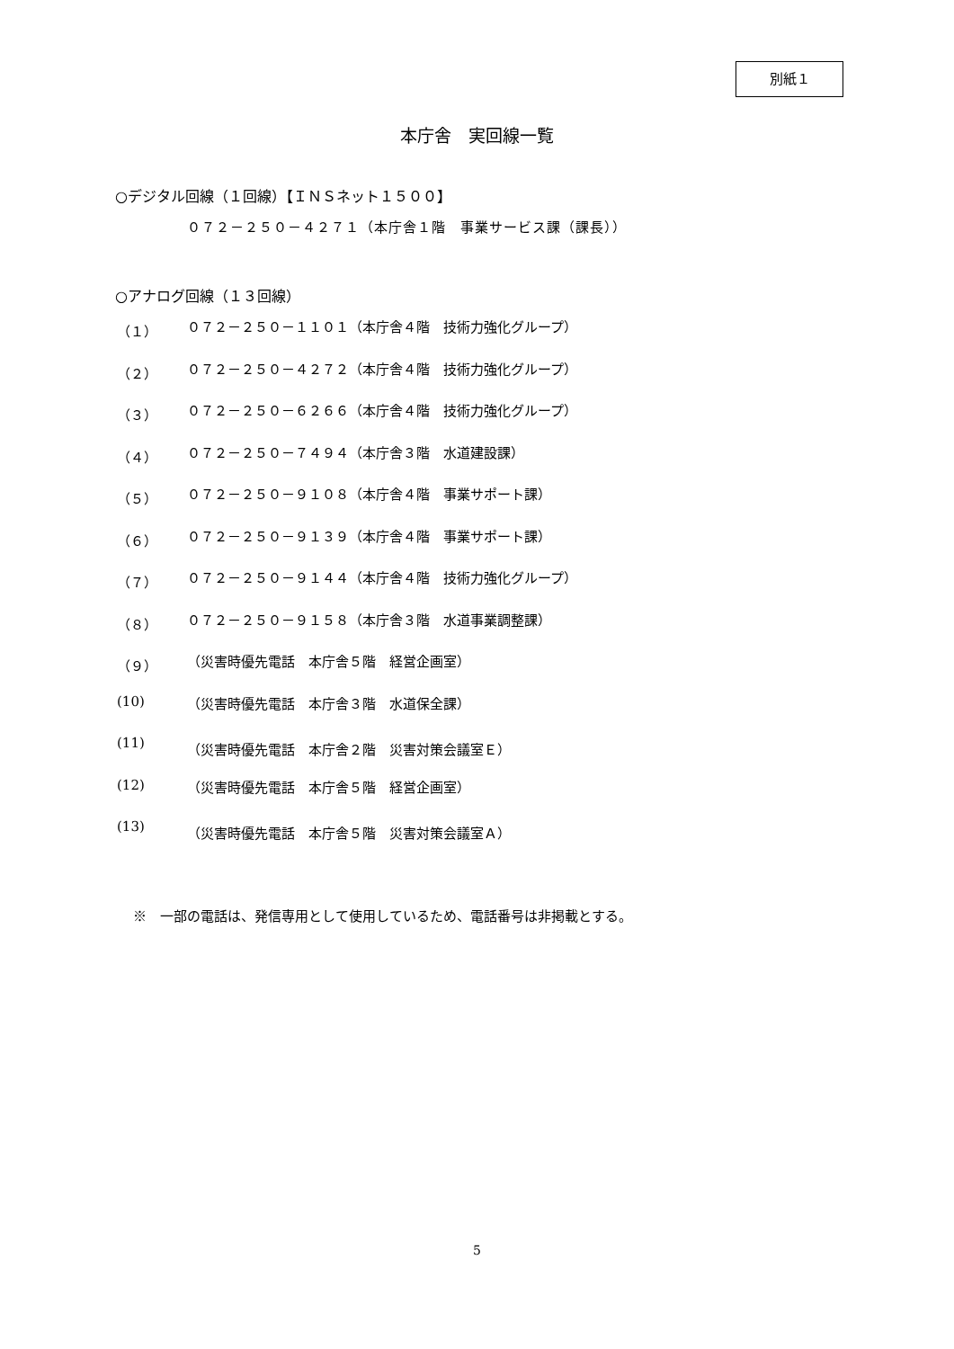別紙１
本庁舎　実回線一覧
○デジタル回線（１回線）【ＩＮＳネット１５００】
０７２－２５０－４２７１（本庁舎１階　事業サービス課（課長））
○アナログ回線（１３回線）
（１） ０７２－２５０－１１０１（本庁舎４階　技術力強化グループ）
（２） ０７２－２５０－４２７２（本庁舎４階　技術力強化グループ）
（３） ０７２－２５０－６２６６（本庁舎４階　技術力強化グループ）
（４） ０７２－２５０－７４９４（本庁舎３階　水道建設課）
（５） ０７２－２５０－９１０８（本庁舎４階　事業サポート課）
（６） ０７２－２５０－９１３９（本庁舎４階　事業サポート課）
（７） ０７２－２５０－９１４４（本庁舎４階　技術力強化グループ）
（８） ０７２－２５０－９１５８（本庁舎３階　水道事業調整課）
（９） （災害時優先電話　本庁舎５階　経営企画室）
(10) （災害時優先電話　本庁舎３階　水道保全課）
(11) （災害時優先電話　本庁舎２階　災害対策会議室Ｅ）
(12) （災害時優先電話　本庁舎５階　経営企画室）
(13) （災害時優先電話　本庁舎５階　災害対策会議室Ａ）
※　一部の電話は、発信専用として使用しているため、電話番号は非掲載とする。
5